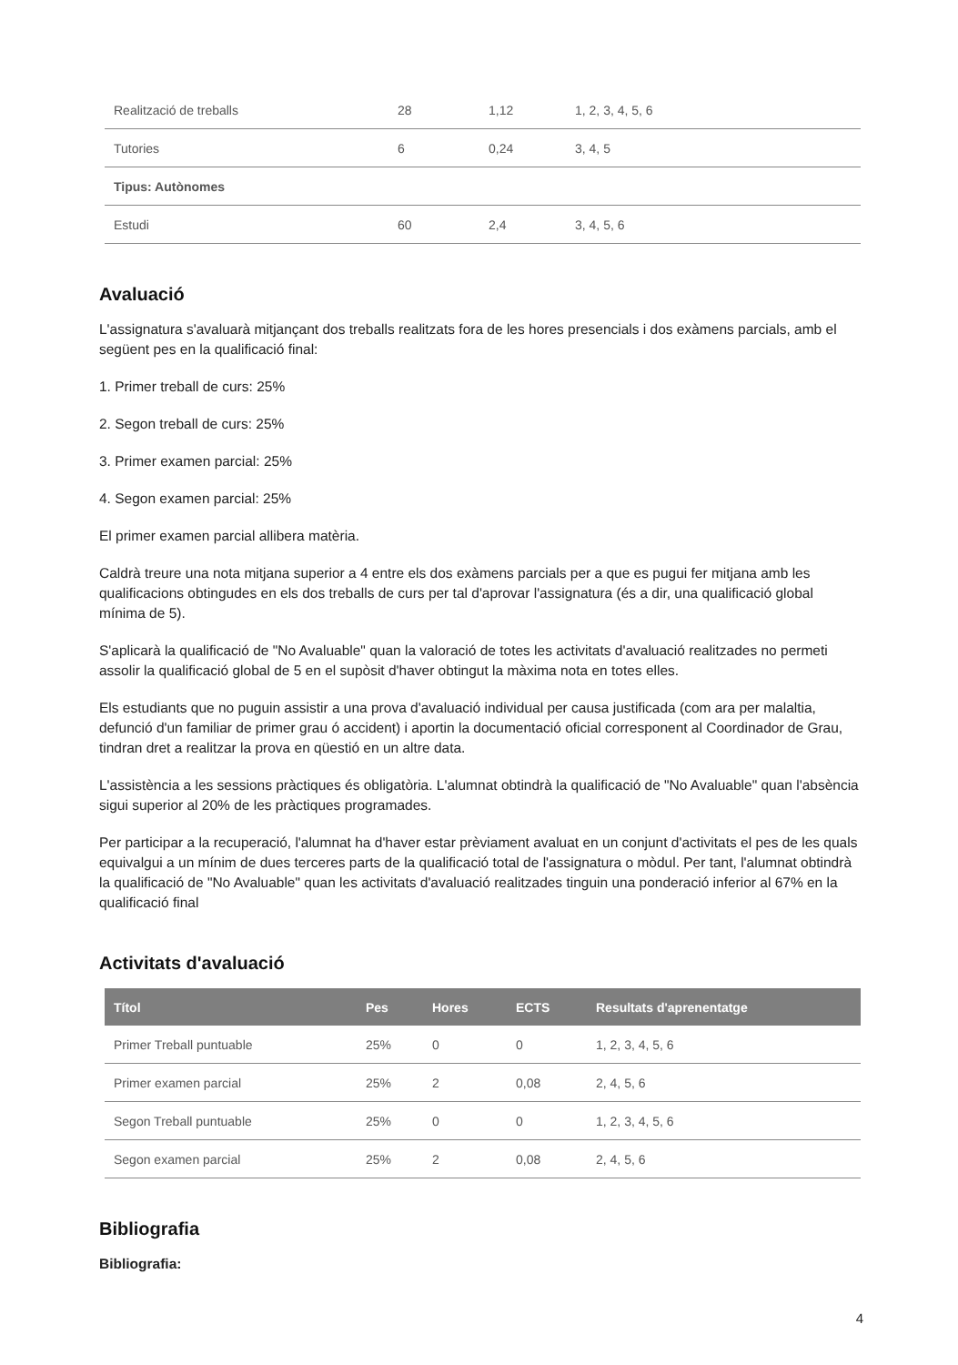| Realització de treballs | 28 | 1,12 | 1, 2, 3, 4, 5, 6 |
| Tutories | 6 | 0,24 | 3, 4, 5 |
| Tipus: Autònomes | | | |
| Estudi | 60 | 2,4 | 3, 4, 5, 6 |
Avaluació
L'assignatura s'avaluarà mitjançant dos treballs realitzats fora de les hores presencials i dos exàmens parcials, amb el següent pes en la qualificació final:
1. Primer treball de curs: 25%
2. Segon treball de curs: 25%
3. Primer examen parcial: 25%
4. Segon examen parcial: 25%
El primer examen parcial allibera matèria.
Caldrà treure una nota mitjana superior a 4 entre els dos exàmens parcials per a que es pugui fer mitjana amb les qualificacions obtingudes en els dos treballs de curs per tal d'aprovar l'assignatura (és a dir, una qualificació global mínima de 5).
S'aplicarà la qualificació de "No Avaluable" quan la valoració de totes les activitats d'avaluació realitzades no permeti assolir la qualificació global de 5 en el supòsit d'haver obtingut la màxima nota en totes elles.
Els estudiants que no puguin assistir a una prova d'avaluació individual per causa justificada (com ara per malaltia, defunció d'un familiar de primer grau ó accident) i aportin la documentació oficial corresponent al Coordinador de Grau, tindran dret a realitzar la prova en qüestió en un altre data.
L'assistència a les sessions pràctiques és obligatòria. L'alumnat obtindrà la qualificació de "No Avaluable" quan l'absència sigui superior al 20% de les pràctiques programades.
Per participar a la recuperació, l'alumnat ha d'haver estar prèviament avaluat en un conjunt d'activitats el pes de les quals equivalgui a un mínim de dues terceres parts de la qualificació total de l'assignatura o mòdul. Per tant, l'alumnat obtindrà la qualificació de "No Avaluable" quan les activitats d'avaluació realitzades tinguin una ponderació inferior al 67% en la qualificació final
Activitats d'avaluació
| Títol | Pes | Hores | ECTS | Resultats d'aprenentatge |
| --- | --- | --- | --- | --- |
| Primer Treball puntuable | 25% | 0 | 0 | 1, 2, 3, 4, 5, 6 |
| Primer examen parcial | 25% | 2 | 0,08 | 2, 4, 5, 6 |
| Segon Treball puntuable | 25% | 0 | 0 | 1, 2, 3, 4, 5, 6 |
| Segon examen parcial | 25% | 2 | 0,08 | 2, 4, 5, 6 |
Bibliografia
Bibliografia:
4